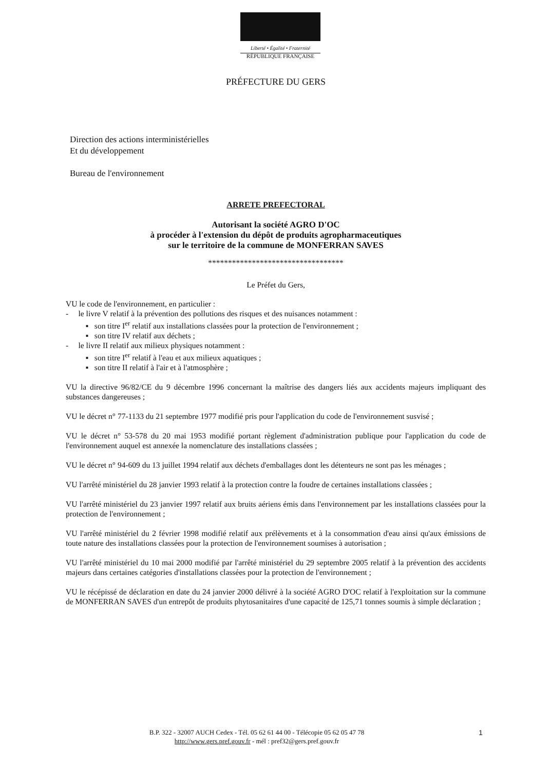Liberté • Égalité • Fraternité
RÉPUBLIQUE FRANÇAISE
PRÉFECTURE DU GERS
Direction des actions interministérielles
Et du développement
Bureau de l'environnement
ARRETE PREFECTORAL
Autorisant la société AGRO D'OC
à procéder à l'extension du dépôt de produits agropharmaceutiques
sur le territoire de la commune de MONFERRAN SAVES
**********************************
Le Préfet du Gers,
VU le code de l'environnement, en particulier :
- le livre V relatif à la prévention des pollutions des risques et des nuisances notamment :
▪ son titre I<sup>er</sup> relatif aux installations classées pour la protection de l'environnement ;
▪ son titre IV relatif aux déchets ;
- le livre II relatif aux milieux physiques notamment :
▪ son titre I<sup>er</sup> relatif à l'eau et aux milieux aquatiques ;
▪ son titre II relatif à l'air et à l'atmosphère ;
VU la directive 96/82/CE du 9 décembre 1996 concernant la maîtrise des dangers liés aux accidents majeurs impliquant des substances dangereuses ;
VU le décret n° 77-1133 du 21 septembre 1977 modifié pris pour l'application du code de l'environnement susvisé ;
VU le décret n° 53-578 du 20 mai 1953 modifié portant règlement d'administration publique pour l'application du code de l'environnement auquel est annexée la nomenclature des installations classées ;
VU le décret n° 94-609 du 13 juillet 1994 relatif aux déchets d'emballages dont les détenteurs ne sont pas les ménages ;
VU l'arrêté ministériel du 28 janvier 1993 relatif à la protection contre la foudre de certaines installations classées ;
VU l'arrêté ministériel du 23 janvier 1997 relatif aux bruits aériens émis dans l'environnement par les installations classées pour la protection de l'environnement ;
VU l'arrêté ministériel du 2 février 1998 modifié relatif aux prélèvements et à la consommation d'eau ainsi qu'aux émissions de toute nature des installations classées pour la protection de l'environnement soumises à autorisation ;
VU l'arrêté ministériel du 10 mai 2000 modifié par l'arrêté ministériel du 29 septembre 2005 relatif à la prévention des accidents majeurs dans certaines catégories d'installations classées pour la protection de l'environnement ;
VU le récépissé de déclaration en date du 24 janvier 2000 délivré à la société AGRO D'OC relatif à l'exploitation sur la commune de MONFERRAN SAVES d'un entrepôt de produits phytosanitaires d'une capacité de 125,71 tonnes soumis à simple déclaration ;
B.P. 322 - 32007 AUCH Cedex - Tél. 05 62 61 44 00 - Télécopie 05 62 05 47 78
http://www.gers.pref.gouv.fr - mél : pref32@gers.pref.gouv.fr
1